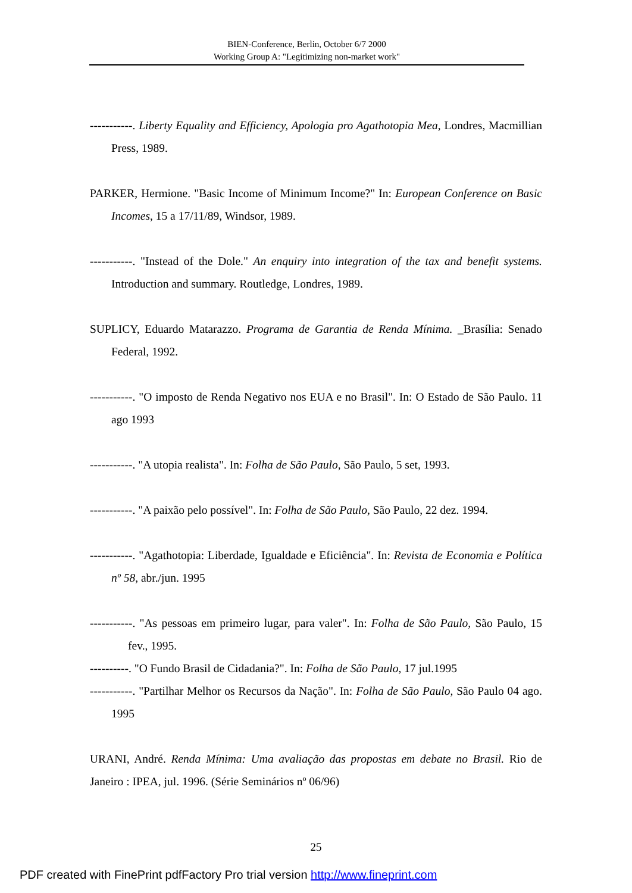BIEN-Conference, Berlin, October 6/7 2000
Working Group A: "Legitimizing non-market work"
-----------. Liberty Equality and Efficiency, Apologia pro Agathotopia Mea, Londres, Macmillian Press, 1989.
PARKER, Hermione. "Basic Income of Minimum Income?" In: European Conference on Basic Incomes, 15 a 17/11/89, Windsor, 1989.
-----------. "Instead of the Dole." An enquiry into integration of the tax and benefit systems. Introduction and summary. Routledge, Londres, 1989.
SUPLICY, Eduardo Matarazzo. Programa de Garantia de Renda Mínima. _Brasília: Senado Federal, 1992.
-----------. "O imposto de Renda Negativo nos EUA e no Brasil". In: O Estado de São Paulo. 11 ago 1993
-----------. "A utopia realista". In: Folha de São Paulo, São Paulo, 5 set, 1993.
-----------. "A paixão pelo possível". In: Folha de São Paulo, São Paulo, 22 dez. 1994.
-----------. "Agathotopia: Liberdade, Igualdade e Eficiência". In: Revista de Economia e Política nº 58, abr./jun. 1995
-----------. "As pessoas em primeiro lugar, para valer". In: Folha de São Paulo, São Paulo, 15 fev., 1995.
----------. "O Fundo Brasil de Cidadania?". In: Folha de São Paulo, 17 jul.1995
-----------. "Partilhar Melhor os Recursos da Nação". In: Folha de São Paulo, São Paulo 04 ago. 1995
URANI, André. Renda Mínima: Uma avaliação das propostas em debate no Brasil. Rio de Janeiro : IPEA, jul. 1996. (Série Seminários nº 06/96)
25
PDF created with FinePrint pdfFactory Pro trial version http://www.fineprint.com